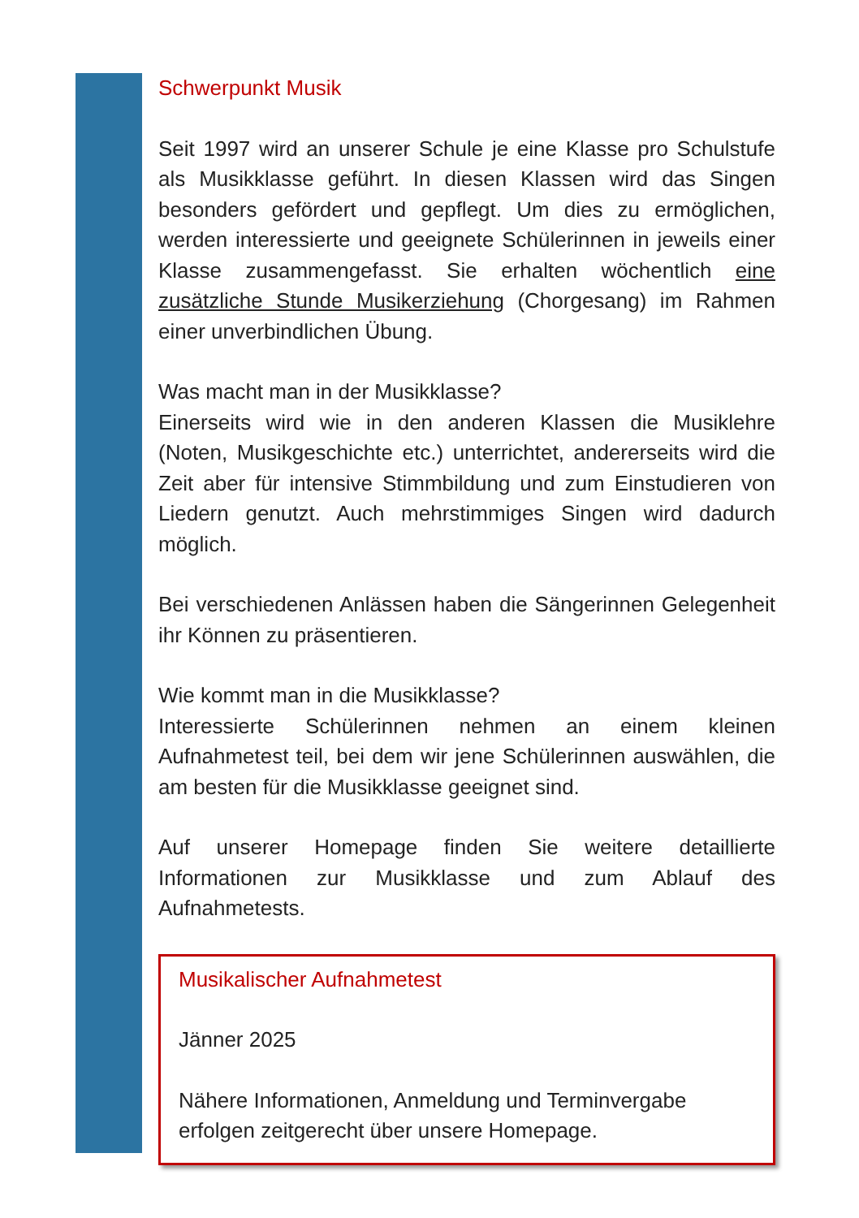Schwerpunkt Musik
Seit 1997 wird an unserer Schule je eine Klasse pro Schulstufe als Musikklasse geführt. In diesen Klassen wird das Singen besonders gefördert und gepflegt. Um dies zu ermöglichen, werden interessierte und geeignete Schülerinnen in jeweils einer Klasse zusammengefasst. Sie erhalten wöchentlich eine zusätzliche Stunde Musikerziehung (Chorgesang) im Rahmen einer unverbindlichen Übung.
Was macht man in der Musikklasse?
Einerseits wird wie in den anderen Klassen die Musiklehre (Noten, Musikgeschichte etc.) unterrichtet, andererseits wird die Zeit aber für intensive Stimmbildung und zum Einstudieren von Liedern genutzt. Auch mehrstimmiges Singen wird dadurch möglich.
Bei verschiedenen Anlässen haben die Sängerinnen Gelegenheit ihr Können zu präsentieren.
Wie kommt man in die Musikklasse?
Interessierte Schülerinnen nehmen an einem kleinen Aufnahmetest teil, bei dem wir jene Schülerinnen auswählen, die am besten für die Musikklasse geeignet sind.
Auf unserer Homepage finden Sie weitere detaillierte Informationen zur Musikklasse und zum Ablauf des Aufnahmetests.
Musikalischer Aufnahmetest
Jänner 2025
Nähere Informationen, Anmeldung und Terminvergabe erfolgen zeitgerecht über unsere Homepage.